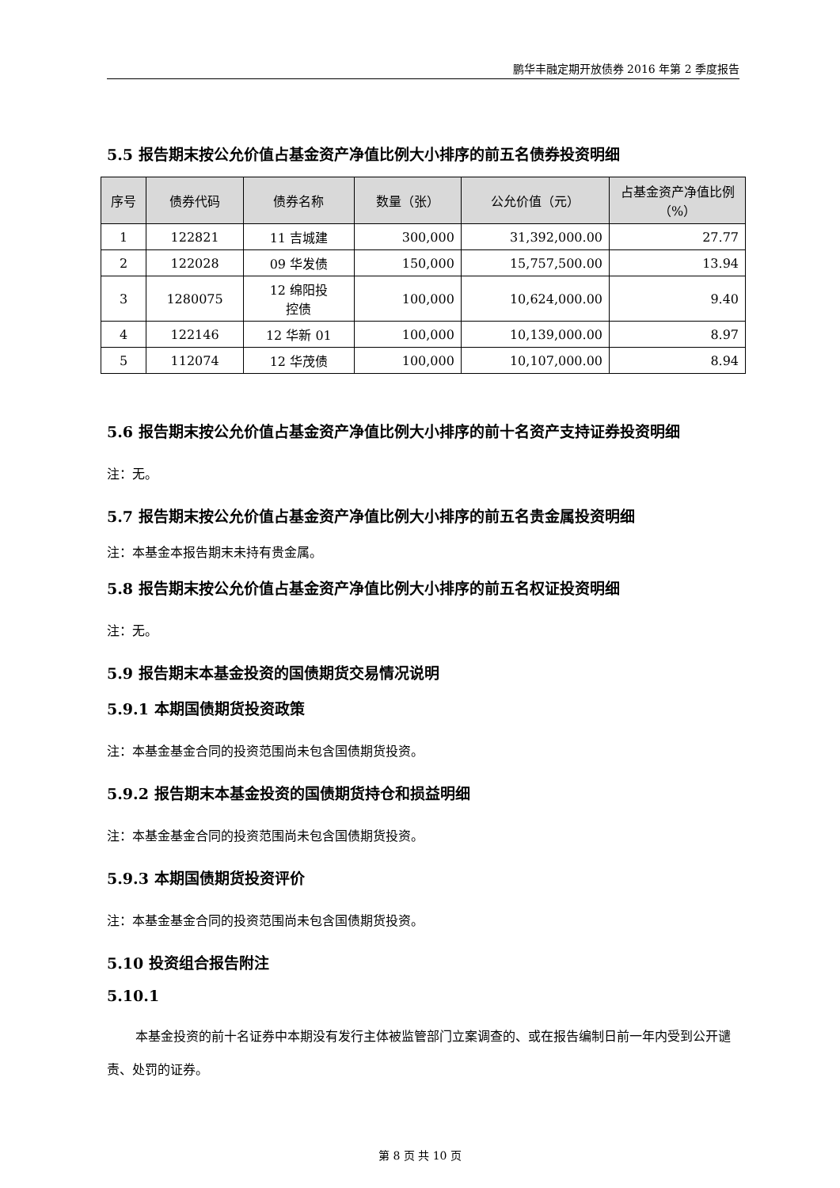鹏华丰融定期开放债券 2016 年第 2 季度报告
5.5 报告期末按公允价值占基金资产净值比例大小排序的前五名债券投资明细
| 序号 | 债券代码 | 债券名称 | 数量（张） | 公允价值（元） | 占基金资产净值比例（%） |
| --- | --- | --- | --- | --- | --- |
| 1 | 122821 | 11 吉城建 | 300,000 | 31,392,000.00 | 27.77 |
| 2 | 122028 | 09 华发债 | 150,000 | 15,757,500.00 | 13.94 |
| 3 | 1280075 | 12 绵阳投 控债 | 100,000 | 10,624,000.00 | 9.40 |
| 4 | 122146 | 12 华新 01 | 100,000 | 10,139,000.00 | 8.97 |
| 5 | 112074 | 12 华茂债 | 100,000 | 10,107,000.00 | 8.94 |
5.6 报告期末按公允价值占基金资产净值比例大小排序的前十名资产支持证券投资明细
注：无。
5.7 报告期末按公允价值占基金资产净值比例大小排序的前五名贵金属投资明细
注：本基金本报告期末未持有贵金属。
5.8 报告期末按公允价值占基金资产净值比例大小排序的前五名权证投资明细
注：无。
5.9 报告期末本基金投资的国债期货交易情况说明
5.9.1 本期国债期货投资政策
注：本基金基金合同的投资范围尚未包含国债期货投资。
5.9.2 报告期末本基金投资的国债期货持仓和损益明细
注：本基金基金合同的投资范围尚未包含国债期货投资。
5.9.3 本期国债期货投资评价
注：本基金基金合同的投资范围尚未包含国债期货投资。
5.10 投资组合报告附注
5.10.1
本基金投资的前十名证券中本期没有发行主体被监管部门立案调查的、或在报告编制日前一年内受到公开谴责、处罚的证券。
第 8 页 共 10 页